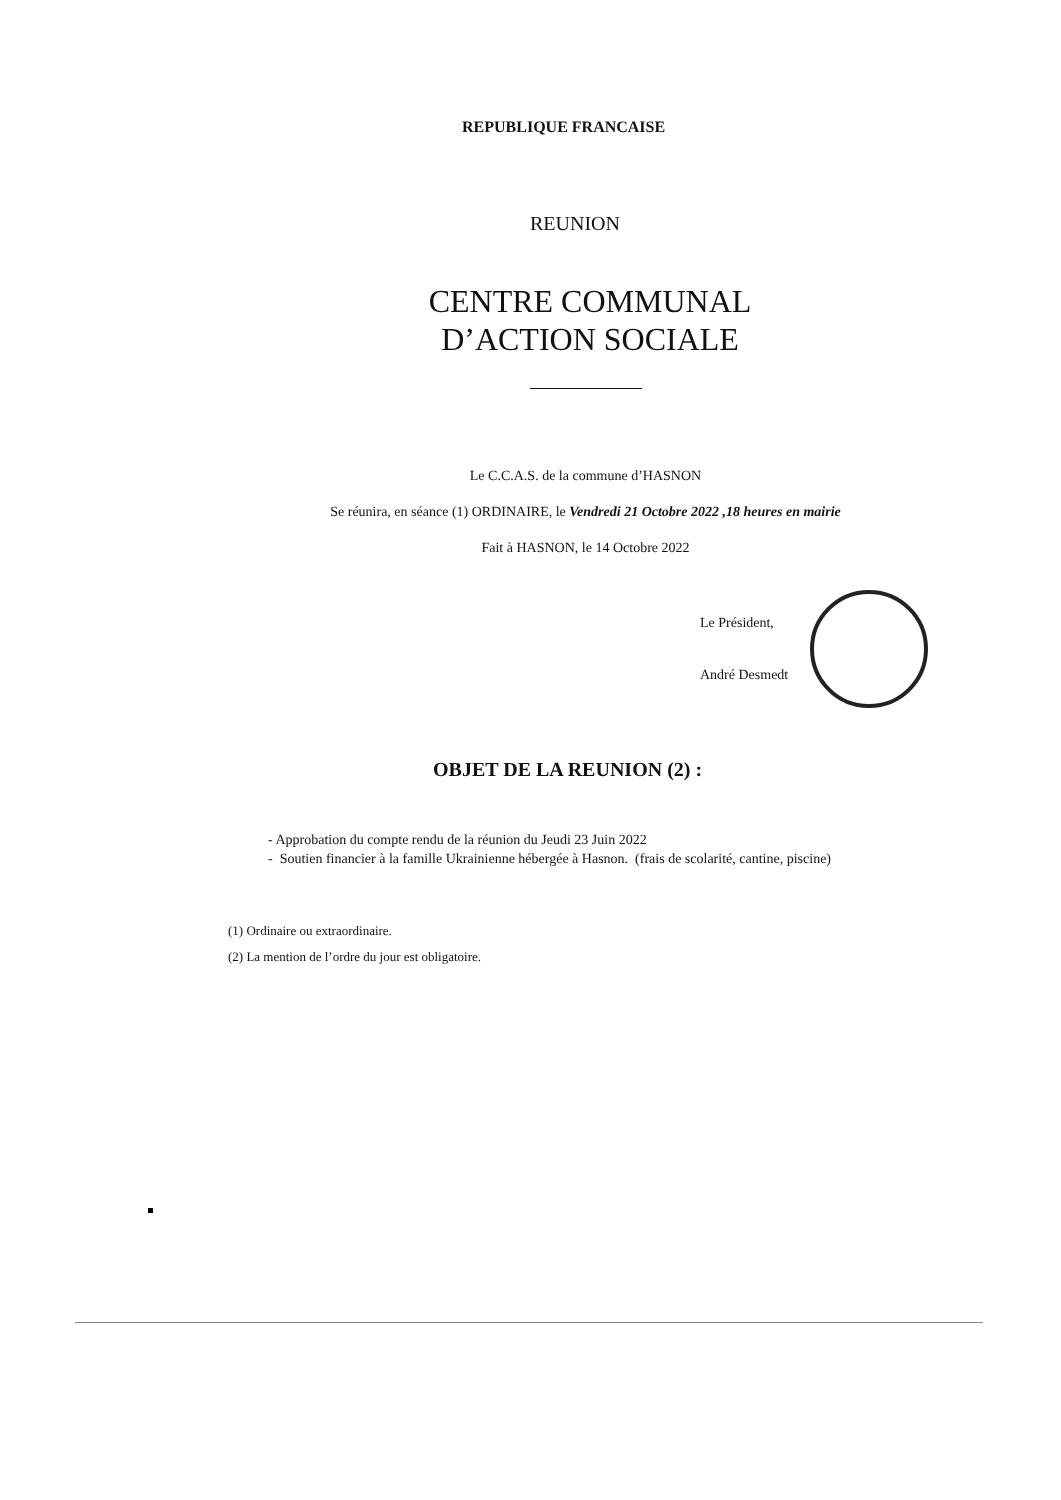REPUBLIQUE FRANCAISE
REUNION
CENTRE COMMUNAL
D’ACTION SOCIALE
Le C.C.A.S. de la commune d’HASNON
Se réunira, en séance (1) ORDINAIRE, le Vendredi 21 Octobre 2022 ,18 heures en mairie
Fait à HASNON, le 14 Octobre 2022
Le Président,
André Desmedt
OBJET DE LA REUNION (2) :
- Approbation du compte rendu de la réunion du Jeudi 23 Juin 2022
- Soutien financier à la famille Ukrainienne hébergée à Hasnon. (frais de scolarité, cantine, piscine)
(1) Ordinaire ou extraordinaire.
(2) La mention de l’ordre du jour est obligatoire.